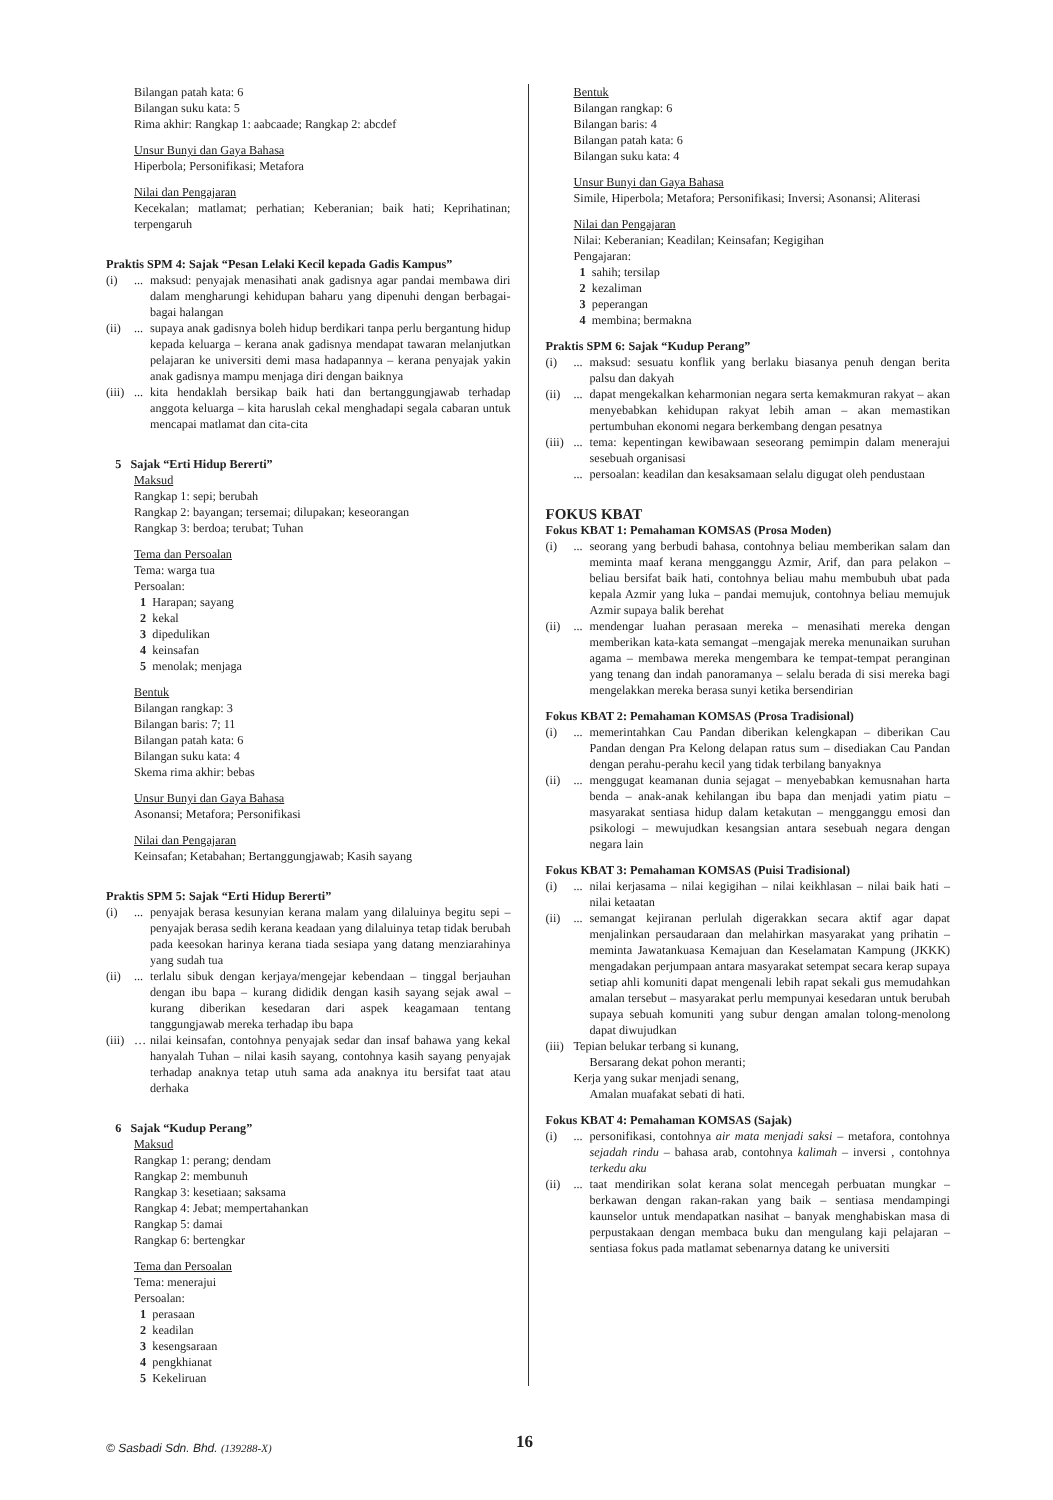Bilangan patah kata: 6
Bilangan suku kata: 5
Rima akhir: Rangkap 1: aabcaade; Rangkap 2: abcdef
Unsur Bunyi dan Gaya Bahasa
Hiperbola; Personifikasi; Metafora
Nilai dan Pengajaran
Kecekalan; matlamat; perhatian; Keberanian; baik hati; Keprihatinan; terpengaruh
Praktis SPM 4: Sajak “Pesan Lelaki Kecil kepada Gadis Kampus”
(i)... maksud: penyajak menasihati anak gadisnya agar pandai membawa diri dalam mengharungi kehidupan baharu yang dipenuhi dengan berbagai-bagai halangan
(ii)... supaya anak gadisnya boleh hidup berdikari tanpa perlu bergantung hidup kepada keluarga – kerana anak gadisnya mendapat tawaran melanjutkan pelajaran ke universiti demi masa hadapannya – kerana penyajak yakin anak gadisnya mampu menjaga diri dengan baiknya
(iii)... kita hendaklah bersikap baik hati dan bertanggungjawab terhadap anggota keluarga – kita haruslah cekal menghadapi segala cabaran untuk mencapai matlamat dan cita-cita
5 Sajak “Erti Hidup Bererti”
Maksud
Rangkap 1: sepi; berubah
Rangkap 2: bayangan; tersemai; dilupakan; keseorangan
Rangkap 3: berdoa; terubat; Tuhan
Tema dan Persoalan
Tema: warga tua
Persoalan:
1 Harapan; sayang
2 kekal
3 dipedulikan
4 keinsafan
5 menolak; menjaga
Bentuk
Bilangan rangkap: 3
Bilangan baris: 7; 11
Bilangan patah kata: 6
Bilangan suku kata: 4
Skema rima akhir: bebas
Unsur Bunyi dan Gaya Bahasa
Asonansi; Metafora; Personifikasi
Nilai dan Pengajaran
Keinsafan; Ketabahan; Bertanggungjawab; Kasih sayang
Praktis SPM 5: Sajak “Erti Hidup Bererti”
(i)... penyajak berasa kesunyian kerana malam yang dilaluinya begitu sepi – penyajak berasa sedih kerana keadaan yang dilaluinya tetap tidak berubah pada keesokan harinya kerana tiada sesiapa yang datang menziarahinya yang sudah tua
(ii)... terlalu sibuk dengan kerjaya/mengejar kebendaan – tinggal berjauhan dengan ibu bapa – kurang dididik dengan kasih sayang sejak awal – kurang diberikan kesedaran dari aspek keagamaan tentang tanggungjawab mereka terhadap ibu bapa
(iii) … nilai keinsafan, contohnya penyajak sedar dan insaf bahawa yang kekal hanyalah Tuhan – nilai kasih sayang, contohnya kasih sayang penyajak terhadap anaknya tetap utuh sama ada anaknya itu bersifat taat atau derhaka
6 Sajak “Kudup Perang”
Maksud
Rangkap 1: perang; dendam
Rangkap 2: membunuh
Rangkap 3: kesetiaan; saksama
Rangkap 4: Jebat; mempertahankan
Rangkap 5: damai
Rangkap 6: bertengkar
Tema dan Persoalan
Tema: menerajui
Persoalan:
1 perasaan
2 keadilan
3 kesengsaraan
4 pengkhianat
5 Kekeliruan
Bentuk
Bilangan rangkap: 6
Bilangan baris: 4
Bilangan patah kata: 6
Bilangan suku kata: 4
Unsur Bunyi dan Gaya Bahasa
Simile, Hiperbola; Metafora; Personifikasi; Inversi; Asonansi; Aliterasi
Nilai dan Pengajaran
Nilai: Keberanian; Keadilan; Keinsafan; Kegigihan
Pengajaran:
1 sahih; tersilap
2 kezaliman
3 peperangan
4 membina; bermakna
Praktis SPM 6: Sajak “Kudup Perang”
(i)... maksud: sesuatu konflik yang berlaku biasanya penuh dengan berita palsu dan dakyah
(ii)... dapat mengekalkan keharmonian negara serta kemakmuran rakyat – akan menyebabkan kehidupan rakyat lebih aman – akan memastikan pertumbuhan ekonomi negara berkembang dengan pesatnya
(iii)... tema: kepentingan kewibawaan seseorang pemimpin dalam menerajui sesebuah organisasi
... persoalan: keadilan dan kesaksamaan selalu digugat oleh pendustaan
FOKUS KBAT
Fokus KBAT 1: Pemahaman KOMSAS (Prosa Moden)
(i)... seorang yang berbudi bahasa, contohnya beliau memberikan salam dan meminta maaf kerana mengganggu Azmir, Arif, dan para pelakon – beliau bersifat baik hati, contohnya beliau mahu membubuh ubat pada kepala Azmir yang luka – pandai memujuk, contohnya beliau memujuk Azmir supaya balik berehat
(ii)... mendengar luahan perasaan mereka – menasihati mereka dengan memberikan kata-kata semangat –mengajak mereka menunaikan suruhan agama – membawa mereka mengembara ke tempat-tempat peranginan yang tenang dan indah panoramanya – selalu berada di sisi mereka bagi mengelakkan mereka berasa sunyi ketika bersendirian
Fokus KBAT 2: Pemahaman KOMSAS (Prosa Tradisional)
(i)... memerintahkan Cau Pandan diberikan kelengkapan – diberikan Cau Pandan dengan Pra Kelong delapan ratus sum – disediakan Cau Pandan dengan perahu-perahu kecil yang tidak terbilang banyaknya
(ii)... menggugat keamanan dunia sejagat – menyebabkan kemusnahan harta benda – anak-anak kehilangan ibu bapa dan menjadi yatim piatu – masyarakat sentiasa hidup dalam ketakutan – mengganggu emosi dan psikologi – mewujudkan kesangsian antara sesebuah negara dengan negara lain
Fokus KBAT 3: Pemahaman KOMSAS (Puisi Tradisional)
(i)... nilai kerjasama – nilai kegigihan – nilai keikhlasan – nilai baik hati – nilai ketaatan
(ii)... semangat kejiranan perlulah digerakkan secara aktif agar dapat menjalinkan persaudaraan dan melahirkan masyarakat yang prihatin – meminta Jawatankuasa Kemajuan dan Keselamatan Kampung (JKKK) mengadakan perjumpaan antara masyarakat setempat secara kerap supaya setiap ahli komuniti dapat mengenali lebih rapat sekali gus memudahkan amalan tersebut – masyarakat perlu mempunyai kesedaran untuk berubah supaya sebuah komuniti yang subur dengan amalan tolong-menolong dapat diwujudkan
(iii) Tepian belukar terbang si kunang,
Bersarang dekat pohon meranti;
Kerja yang sukar menjadi senang,
Amalan muafakat sebati di hati.
Fokus KBAT 4: Pemahaman KOMSAS (Sajak)
(i)... personifikasi, contohnya air mata menjadi saksi – metafora, contohnya sejadah rindu – bahasa arab, contohnya kalimah – inversi , contohnya terkedu aku
(ii)... taat mendirikan solat kerana solat mencegah perbuatan mungkar – berkawan dengan rakan-rakan yang baik – sentiasa mendampingi kaunselor untuk mendapatkan nasihat – banyak menghabiskan masa di perpustakaan dengan membaca buku dan mengulang kaji pelajaran – sentiasa fokus pada matlamat sebenarnya datang ke universiti
© Sasbadi Sdn. Bhd. (139288-X) 16